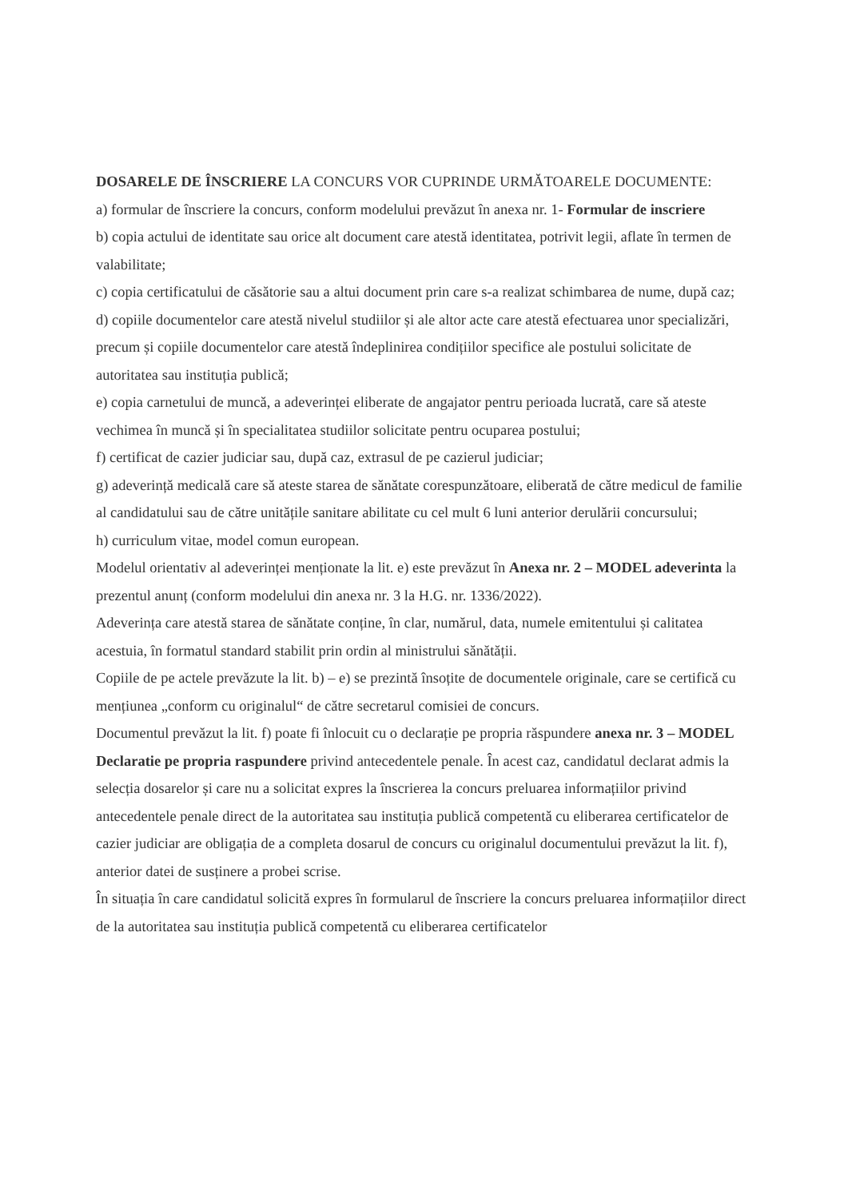DOSARELE DE ÎNSCRIERE LA CONCURS VOR CUPRINDE URMĂTOARELE DOCUMENTE:
a) formular de înscriere la concurs, conform modelului prevăzut în anexa nr. 1- Formular de inscriere
b) copia actului de identitate sau orice alt document care atestă identitatea, potrivit legii, aflate în termen de valabilitate;
c) copia certificatului de căsătorie sau a altui document prin care s-a realizat schimbarea de nume, după caz;
d) copiile documentelor care atestă nivelul studiilor și ale altor acte care atestă efectuarea unor specializări, precum și copiile documentelor care atestă îndeplinirea condițiilor specifice ale postului solicitate de autoritatea sau instituția publică;
e) copia carnetului de muncă, a adeverinței eliberate de angajator pentru perioada lucrată, care să ateste vechimea în muncă și în specialitatea studiilor solicitate pentru ocuparea postului;
f) certificat de cazier judiciar sau, după caz, extrasul de pe cazierul judiciar;
g) adeverință medicală care să ateste starea de sănătate corespunzătoare, eliberată de către medicul de familie al candidatului sau de către unitățile sanitare abilitate cu cel mult 6 luni anterior derulării concursului;
h) curriculum vitae, model comun european.
Modelul orientativ al adeverinței menționate la lit. e) este prevăzut în Anexa nr. 2 – MODEL adeverinta la prezentul anunț (conform modelului din anexa nr. 3 la H.G. nr. 1336/2022).
Adeverința care atestă starea de sănătate conține, în clar, numărul, data, numele emitentului și calitatea acestuia, în formatul standard stabilit prin ordin al ministrului sănătății.
Copiile de pe actele prevăzute la lit. b) – e) se prezintă însoțite de documentele originale, care se certifică cu mențiunea „conform cu originalul“ de către secretarul comisiei de concurs.
Documentul prevăzut la lit. f) poate fi înlocuit cu o declarație pe propria răspundere anexa nr. 3 – MODEL Declaratie pe propria raspundere privind antecedentele penale. În acest caz, candidatul declarat admis la selecția dosarelor și care nu a solicitat expres la înscrierea la concurs preluarea informațiilor privind antecedentele penale direct de la autoritatea sau instituția publică competentă cu eliberarea certificatelor de cazier judiciar are obligația de a completa dosarul de concurs cu originalul documentului prevăzut la lit. f), anterior datei de susținere a probei scrise.
În situația în care candidatul solicită expres în formularul de înscriere la concurs preluarea informațiilor direct de la autoritatea sau instituția publică competentă cu eliberarea certificatelor